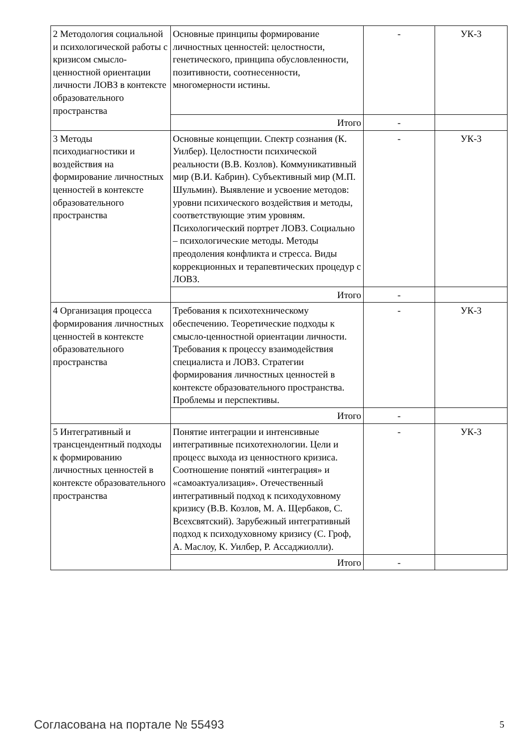| 2 Методология социальной и психологической работы с кризисом смысло-ценностной ориентации личности ЛОВЗ в контексте образовательного пространства | Основные принципы формирование личностных ценностей: целостности, генетического, принципа обусловленности, позитивности, соотнесенности, многомерности истины. | - | УК-3 |
| | Итого | - | |
| 3 Методы психодиагностики и воздействия на формирование личностных ценностей в контексте образовательного пространства | Основные концепции. Спектр сознания (К. Уилбер). Целостности психической реальности (В.В. Козлов). Коммуникативный мир (В.И. Кабрин). Субъективный мир (М.П. Шульмин). Выявление и усвоение методов: уровни психического воздействия и методы, соответствующие этим уровням. Психологический портрет ЛОВЗ. Социально – психологические методы. Методы преодоления конфликта и стресса. Виды коррекционных и терапевтических процедур с ЛОВЗ. | - | УК-3 |
| | Итого | - | |
| 4 Организация процесса формирования личностных ценностей в контексте образовательного пространства | Требования к психотехническому обеспечению. Теоретические подходы к смысло-ценностной ориентации личности. Требования к процессу взаимодействия специалиста и ЛОВЗ. Стратегии формирования личностных ценностей в контексте образовательного пространства. Проблемы и перспективы. | - | УК-3 |
| | Итого | - | |
| 5 Интегративный и трансцендентный подходы к формированию личностных ценностей в контексте образовательного пространства | Понятие интеграции и интенсивные интегративные психотехнологии. Цели и процесс выхода из ценностного кризиса. Соотношение понятий «интеграция» и «самоактуализация». Отечественный интегративный подход к психодуховному кризису (В.В. Козлов, М. А. Щербаков, С. Всехсвятский). Зарубежный интегративный подход к психодуховному кризису (С. Гроф, А. Маслоу, К. Уилбер, Р. Ассаджиолли). | - | УК-3 |
| | Итого | - | |
Согласована на портале № 55493 5